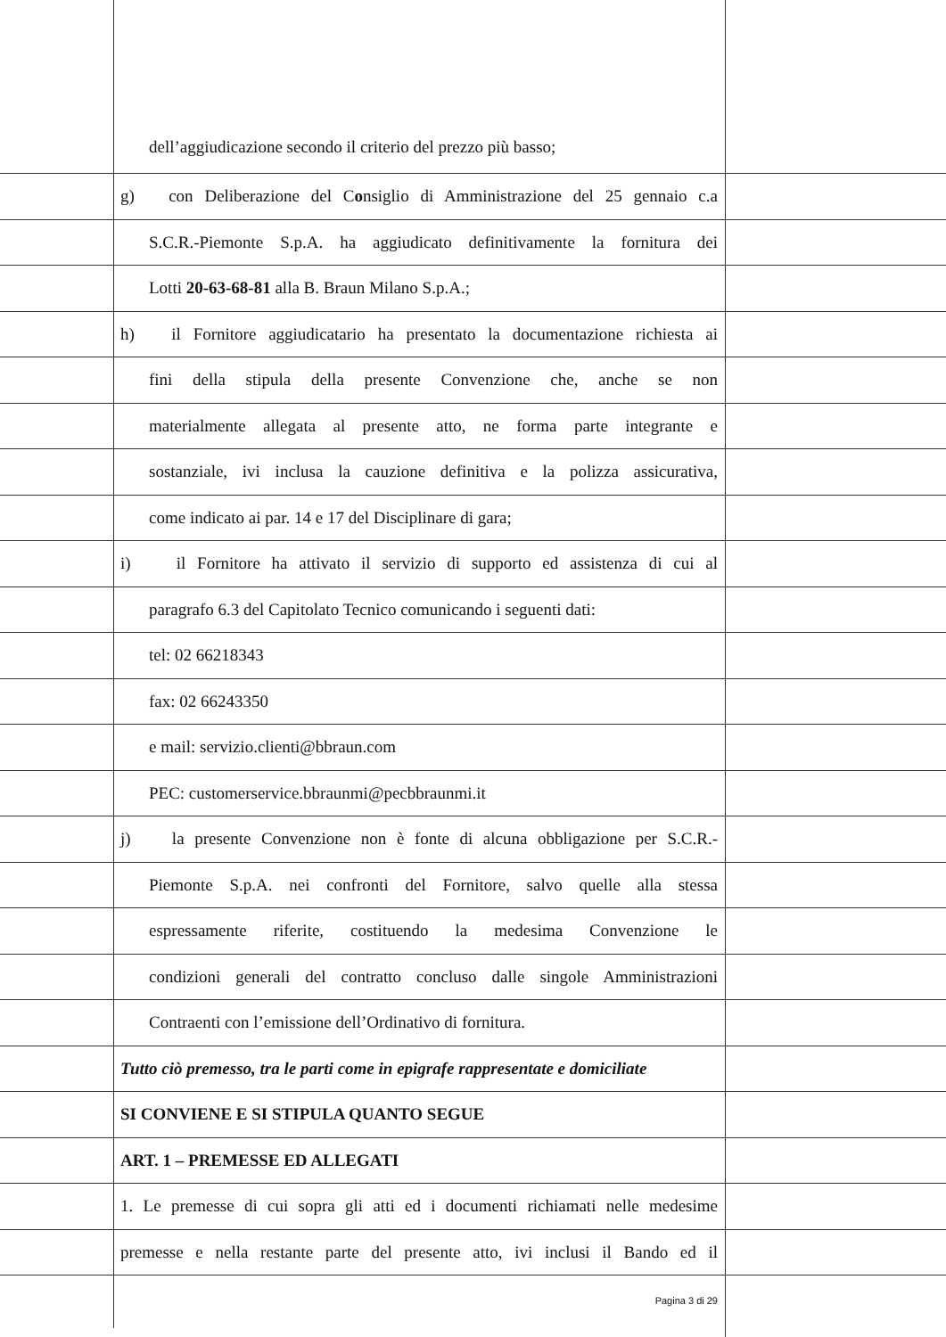dell’aggiudicazione secondo il criterio del prezzo più basso;
g) con Deliberazione del Consiglio di Amministrazione del 25 gennaio c.a
S.C.R.-Piemonte S.p.A. ha aggiudicato definitivamente la fornitura dei
Lotti 20-63-68-81 alla B. Braun Milano S.p.A.;
h) il Fornitore aggiudicatario ha presentato la documentazione richiesta ai
fini della stipula della presente Convenzione che, anche se non
materialmente allegata al presente atto, ne forma parte integrante e
sostanziale, ivi inclusa la cauzione definitiva e la polizza assicurativa,
come indicato ai par. 14 e 17 del Disciplinare di gara;
i) il Fornitore ha attivato il servizio di supporto ed assistenza di cui al
paragrafo 6.3 del Capitolato Tecnico comunicando i seguenti dati:
tel: 02 66218343
fax: 02 66243350
e mail: servizio.clienti@bbraun.com
PEC: customerservice.bbraunmi@pecbbraunmi.it
j) la presente Convenzione non è fonte di alcuna obbligazione per S.C.R.-
Piemonte S.p.A. nei confronti del Fornitore, salvo quelle alla stessa
espressamente riferite, costituendo la medesima Convenzione le
condizioni generali del contratto concluso dalle singole Amministrazioni
Contraenti con l’emissione dell’Ordinativo di fornitura.
Tutto ciò premesso, tra le parti come in epigrafe rappresentate e domiciliate
SI CONVIENE E SI STIPULA QUANTO SEGUE
ART. 1 – PREMESSE ED ALLEGATI
1. Le premesse di cui sopra gli atti ed i documenti richiamati nelle medesime
premesse e nella restante parte del presente atto, ivi inclusi il Bando ed il
Pagina 3 di 29